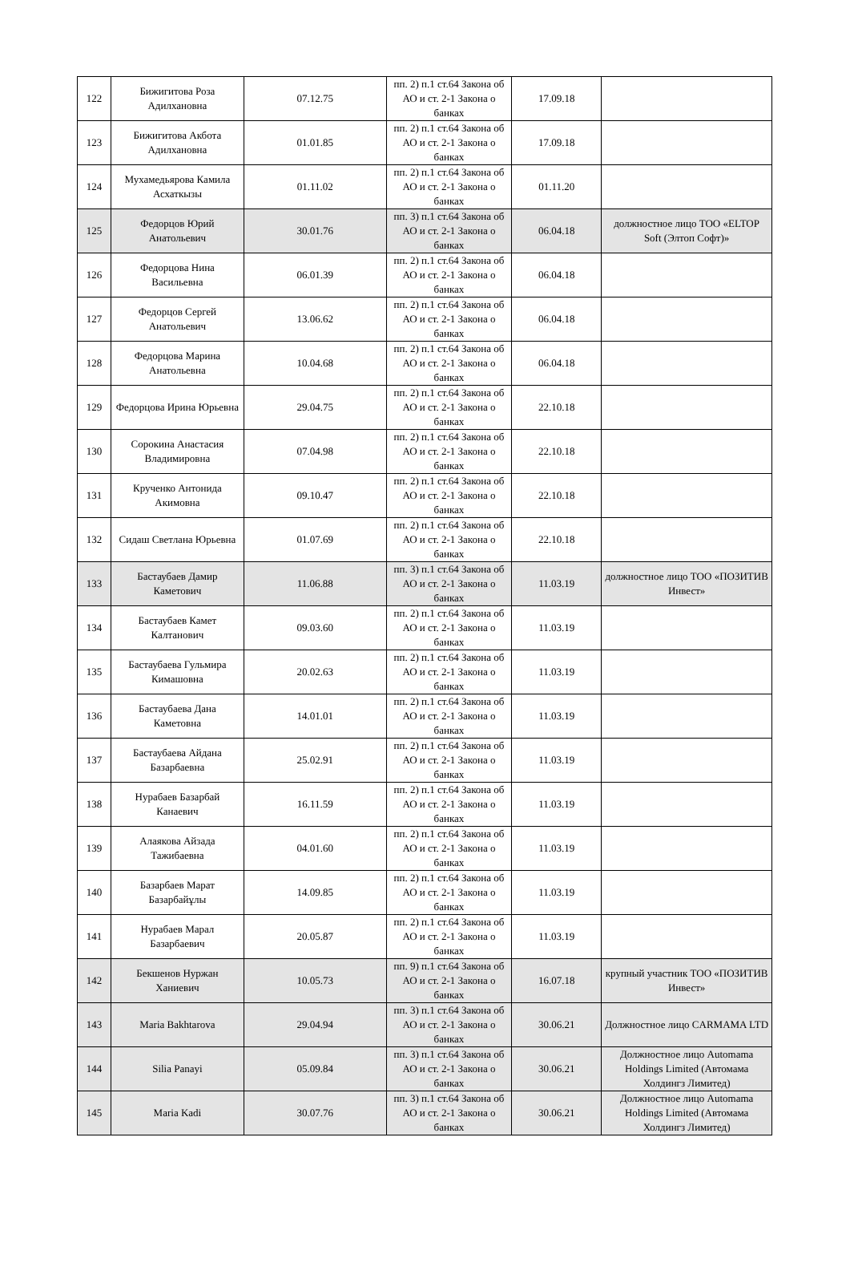| 122 | Бижигитова Роза Адилхановна | 07.12.75 | пп. 2) п.1 ст.64 Закона об АО и ст. 2-1 Закона о банках | 17.09.18 | |
| 123 | Бижигитова Акбота Адилхановна | 01.01.85 | пп. 2) п.1 ст.64 Закона об АО и ст. 2-1 Закона о банках | 17.09.18 | |
| 124 | Мухамедьярова Камила Асхаткызы | 01.11.02 | пп. 2) п.1 ст.64 Закона об АО и ст. 2-1 Закона о банках | 01.11.20 | |
| 125 | Федорцов Юрий Анатольевич | 30.01.76 | пп. 3) п.1 ст.64 Закона об АО и ст. 2-1 Закона о банках | 06.04.18 | должностное лицо ТОО «ELTOP Soft (Элтоп Софт)» |
| 126 | Федорцова Нина Васильевна | 06.01.39 | пп. 2) п.1 ст.64 Закона об АО и ст. 2-1 Закона о банках | 06.04.18 | |
| 127 | Федорцов Сергей Анатольевич | 13.06.62 | пп. 2) п.1 ст.64 Закона об АО и ст. 2-1 Закона о банках | 06.04.18 | |
| 128 | Федорцова Марина Анатольевна | 10.04.68 | пп. 2) п.1 ст.64 Закона об АО и ст. 2-1 Закона о банках | 06.04.18 | |
| 129 | Федорцова Ирина Юрьевна | 29.04.75 | пп. 2) п.1 ст.64 Закона об АО и ст. 2-1 Закона о банках | 22.10.18 | |
| 130 | Сорокина Анастасия Владимировна | 07.04.98 | пп. 2) п.1 ст.64 Закона об АО и ст. 2-1 Закона о банках | 22.10.18 | |
| 131 | Крученко Антонида Акимовна | 09.10.47 | пп. 2) п.1 ст.64 Закона об АО и ст. 2-1 Закона о банках | 22.10.18 | |
| 132 | Сидаш Светлана Юрьевна | 01.07.69 | пп. 2) п.1 ст.64 Закона об АО и ст. 2-1 Закона о банках | 22.10.18 | |
| 133 | Бастаубаев Дамир Каметович | 11.06.88 | пп. 3) п.1 ст.64 Закона об АО и ст. 2-1 Закона о банках | 11.03.19 | должностное лицо ТОО «ПОЗИТИВ Инвест» |
| 134 | Бастаубаев Камет Калтанович | 09.03.60 | пп. 2) п.1 ст.64 Закона об АО и ст. 2-1 Закона о банках | 11.03.19 | |
| 135 | Бастаубаева Гульмира Кимашовна | 20.02.63 | пп. 2) п.1 ст.64 Закона об АО и ст. 2-1 Закона о банках | 11.03.19 | |
| 136 | Бастаубаева Дана Каметовна | 14.01.01 | пп. 2) п.1 ст.64 Закона об АО и ст. 2-1 Закона о банках | 11.03.19 | |
| 137 | Бастаубаева Айдана Базарбаевна | 25.02.91 | пп. 2) п.1 ст.64 Закона об АО и ст. 2-1 Закона о банках | 11.03.19 | |
| 138 | Нурабаев Базарбай Канаевич | 16.11.59 | пп. 2) п.1 ст.64 Закона об АО и ст. 2-1 Закона о банках | 11.03.19 | |
| 139 | Алаякова Айзада Тажибаевна | 04.01.60 | пп. 2) п.1 ст.64 Закона об АО и ст. 2-1 Закона о банках | 11.03.19 | |
| 140 | Базарбаев Марат Базарбайұлы | 14.09.85 | пп. 2) п.1 ст.64 Закона об АО и ст. 2-1 Закона о банках | 11.03.19 | |
| 141 | Нурабаев Марал Базарбаевич | 20.05.87 | пп. 2) п.1 ст.64 Закона об АО и ст. 2-1 Закона о банках | 11.03.19 | |
| 142 | Бекшенов Нуржан Ханиевич | 10.05.73 | пп. 9) п.1 ст.64 Закона об АО и ст. 2-1 Закона о банках | 16.07.18 | крупный участник ТОО «ПОЗИТИВ Инвест» |
| 143 | Maria Bakhtarova | 29.04.94 | пп. 3) п.1 ст.64 Закона об АО и ст. 2-1 Закона о банках | 30.06.21 | Должностное лицо CARMAMA LTD |
| 144 | Silia Panayi | 05.09.84 | пп. 3) п.1 ст.64 Закона об АО и ст. 2-1 Закона о банках | 30.06.21 | Должностное лицо Automama Holdings Limited (Автомама Холдингз Лимитед) |
| 145 | Maria Kadi | 30.07.76 | пп. 3) п.1 ст.64 Закона об АО и ст. 2-1 Закона о банках | 30.06.21 | Должностное лицо Automama Holdings Limited (Автомама Холдингз Лимитед) |